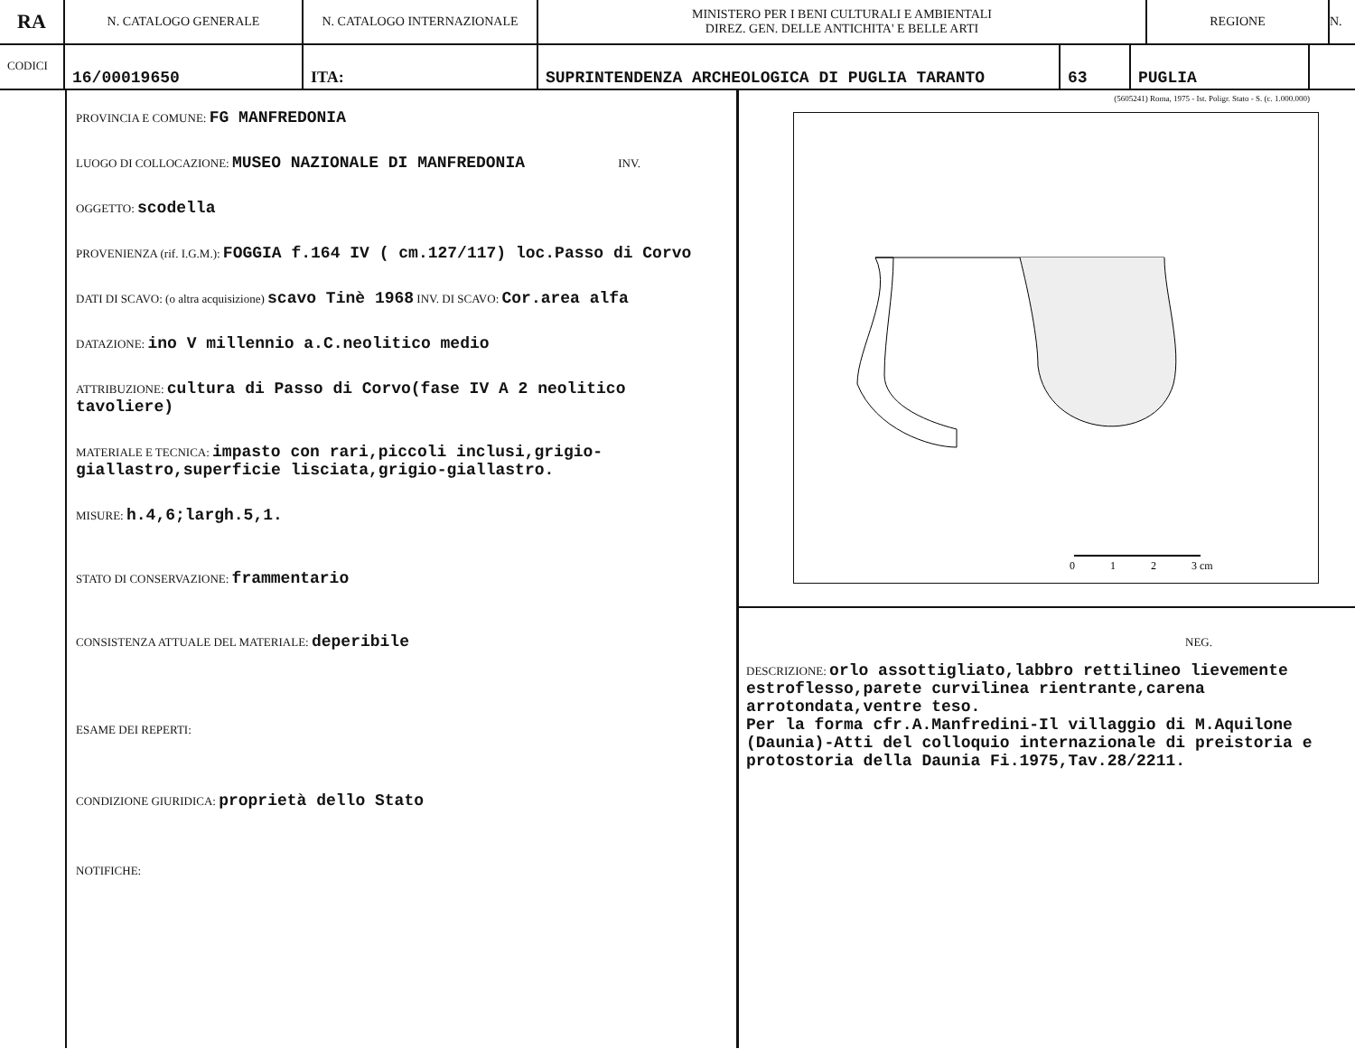RA
N. CATALOGO GENERALE N. CATALOGO INTERNAZIONALE MINISTERO PER I BENI CULTURALI E AMBIENTALI
DIREZ. GEN. DELLE ANTICHITA' E BELLE ARTI
REGIONE N.
CODICI
16/00019650 ITA: SUPRINTENDENZA ARCHEOLOGICA DI PUGLIA TARANTO 63 PUGLIA
PROVINCIA E COMUNE: FG MANFREDONIA
LUOGO DI COLLOCAZIONE: MUSEO NAZIONALE DI MANFREDONIA INV.
OGGETTO: scodella
PROVENIENZA (rif. I.G.M.): FOGGIA f.164 IV ( cm.127/117) loc.Passo di Corvo
DATI DI SCAVO: (o altra acquisizione) scavo Tinè 1968 INV. DI SCAVO: Cor.area alfa
DATAZIONE: ino V millennio a.C.neolitico medio
ATTRIBUZIONE: cultura di Passo di Corvo(fase IV A 2 neolitico tavoliere)
MATERIALE E TECNICA: impasto con rari,piccoli inclusi,grigio-giallastro,superficie lisciata,grigio-giallastro.
MISURE: h.4,6;largh.5,1.
STATO DI CONSERVAZIONE: frammentario
CONSISTENZA ATTUALE DEL MATERIALE: deperibile
ESAME DEI REPERTI:
CONDIZIONE GIURIDICA: proprietà dello Stato
NOTIFICHE:
(5605241) Roma, 1975 - Ist. Poligr. Stato - S. (c. 1.000.000)
0
1
2
3 cm
NEG.
DESCRIZIONE: orlo assottigliato,labbro rettilineo lievemente estroflesso,parete curvilinea rientrante,carena arrotondata,ventre teso.
Per la forma cfr.A.Manfredini-Il villaggio di M.Aquilone (Daunia)-Atti del colloquio internazionale di preistoria e protostoria della Daunia Fi.1975,Tav.28/2211.